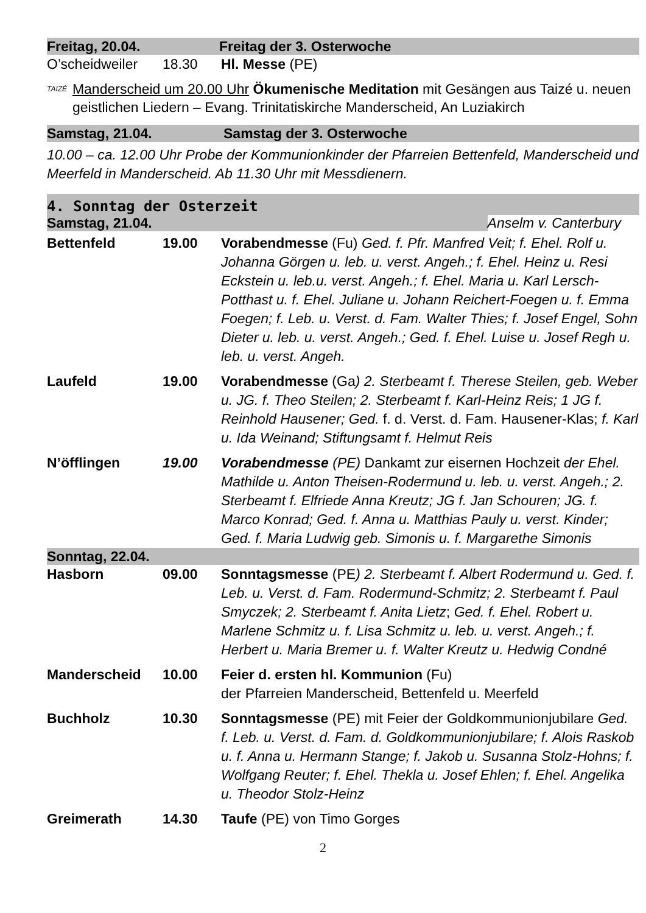Freitag, 20.04. Freitag der 3. Osterwoche
O’scheidweiler 18.30 Hl. Messe (PE)
TAIZÉ Manderscheid um 20.00 Uhr Ökumenische Meditation mit Gesängen aus Taizé u. neuen geistlichen Liedern – Evang. Trinitatiskirche Manderscheid, An Luziakirch
Samstag, 21.04. Samstag der 3. Osterwoche
10.00 – ca. 12.00 Uhr Probe der Kommunionkinder der Pfarreien Bettenfeld, Manderscheid und Meerfeld in Manderscheid. Ab 11.30 Uhr mit Messdienern.
4. Sonntag der Osterzeit
Samstag, 21.04. Anselm v. Canterbury
Bettenfeld 19.00 Vorabendmesse (Fu) Ged. f. Pfr. Manfred Veit; f. Ehel. Rolf u. Johanna Görgen u. leb. u. verst. Angeh.; f. Ehel. Heinz u. Resi Eckstein u. leb.u. verst. Angeh.; f. Ehel. Maria u. Karl Lersch-Potthast u. f. Ehel. Juliane u. Johann Reichert-Foegen u. f. Emma Foegen; f. Leb. u. Verst. d. Fam. Walter Thies; f. Josef Engel, Sohn Dieter u. leb. u. verst. Angeh.; Ged. f. Ehel. Luise u. Josef Regh u. leb. u. verst. Angeh.
Laufeld 19.00 Vorabendmesse (Ga) 2. Sterbeamt f. Therese Steilen, geb. Weber u. JG. f. Theo Steilen; 2. Sterbeamt f. Karl-Heinz Reis; 1 JG f. Reinhold Hausener; Ged. f. d. Verst. d. Fam. Hausener-Klas; f. Karl u. Ida Weinand; Stiftungsamt f. Helmut Reis
N’öfflingen 19.00 Vorabendmesse (PE) Dankamt zur eisernen Hochzeit der Ehel. Mathilde u. Anton Theisen-Rodermund u. leb. u. verst. Angeh.; 2. Sterbeamt f. Elfriede Anna Kreutz; JG f. Jan Schouren; JG. f. Marco Konrad; Ged. f. Anna u. Matthias Pauly u. verst. Kinder; Ged. f. Maria Ludwig geb. Simonis u. f. Margarethe Simonis
Sonntag, 22.04.
Hasborn 09.00 Sonntagsmesse (PE) 2. Sterbeamt f. Albert Rodermund u. Ged. f. Leb. u. Verst. d. Fam. Rodermund-Schmitz; 2. Sterbeamt f. Paul Smyczek; 2. Sterbeamt f. Anita Lietz; Ged. f. Ehel. Robert u. Marlene Schmitz u. f. Lisa Schmitz u. leb. u. verst. Angeh.; f. Herbert u. Maria Bremer u. f. Walter Kreutz u. Hedwig Condné
Manderscheid 10.00 Feier d. ersten hl. Kommunion (Fu)
der Pfarreien Manderscheid, Bettenfeld u. Meerfeld
Buchholz 10.30 Sonntagsmesse (PE) mit Feier der Goldkommunionjubilare Ged. f. Leb. u. Verst. d. Fam. d. Goldkommunionjubilare; f. Alois Raskob u. f. Anna u. Hermann Stange; f. Jakob u. Susanna Stolz-Hohns; f. Wolfgang Reuter; f. Ehel. Thekla u. Josef Ehlen; f. Ehel. Angelika u. Theodor Stolz-Heinz
Greimerath 14.30 Taufe (PE) von Timo Gorges
2